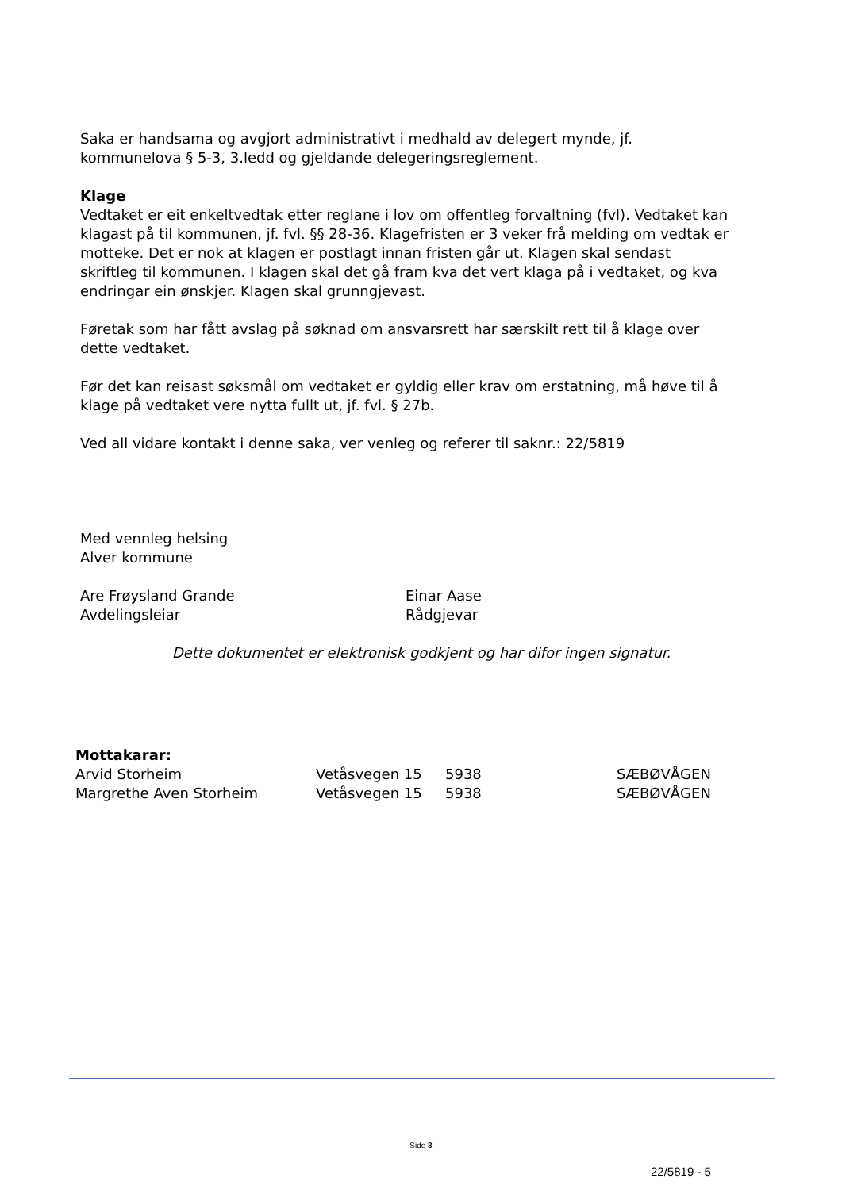Saka er handsama og avgjort administrativt i medhald av delegert mynde, jf. kommunelova § 5-3, 3.ledd og gjeldande delegeringsreglement.
Klage
Vedtaket er eit enkeltvedtak etter reglane i lov om offentleg forvaltning (fvl). Vedtaket kan klagast på til kommunen, jf. fvl. §§ 28-36. Klagefristen er 3 veker frå melding om vedtak er motteke. Det er nok at klagen er postlagt innan fristen går ut. Klagen skal sendast skriftleg til kommunen. I klagen skal det gå fram kva det vert klaga på i vedtaket, og kva endringar ein ønskjer. Klagen skal grunngjevast.
Føretak som har fått avslag på søknad om ansvarsrett har særskilt rett til å klage over dette vedtaket.
Før det kan reisast søksmål om vedtaket er gyldig eller krav om erstatning, må høve til å klage på vedtaket vere nytta fullt ut, jf. fvl. § 27b.
Ved all vidare kontakt i denne saka, ver venleg og referer til saknr.: 22/5819
Med vennleg helsing
Alver kommune
Are Frøysland Grande
Avdelingsleiar
Einar Aase
Rådgjevar
Dette dokumentet er elektronisk godkjent og har difor ingen signatur.
Mottakarar:
| Arvid Storheim | Vetåsvegen 15 | 5938 | SÆBØVÅGEN |
| Margrethe Aven Storheim | Vetåsvegen 15 | 5938 | SÆBØVÅGEN |
Side 8
22/5819 - 5